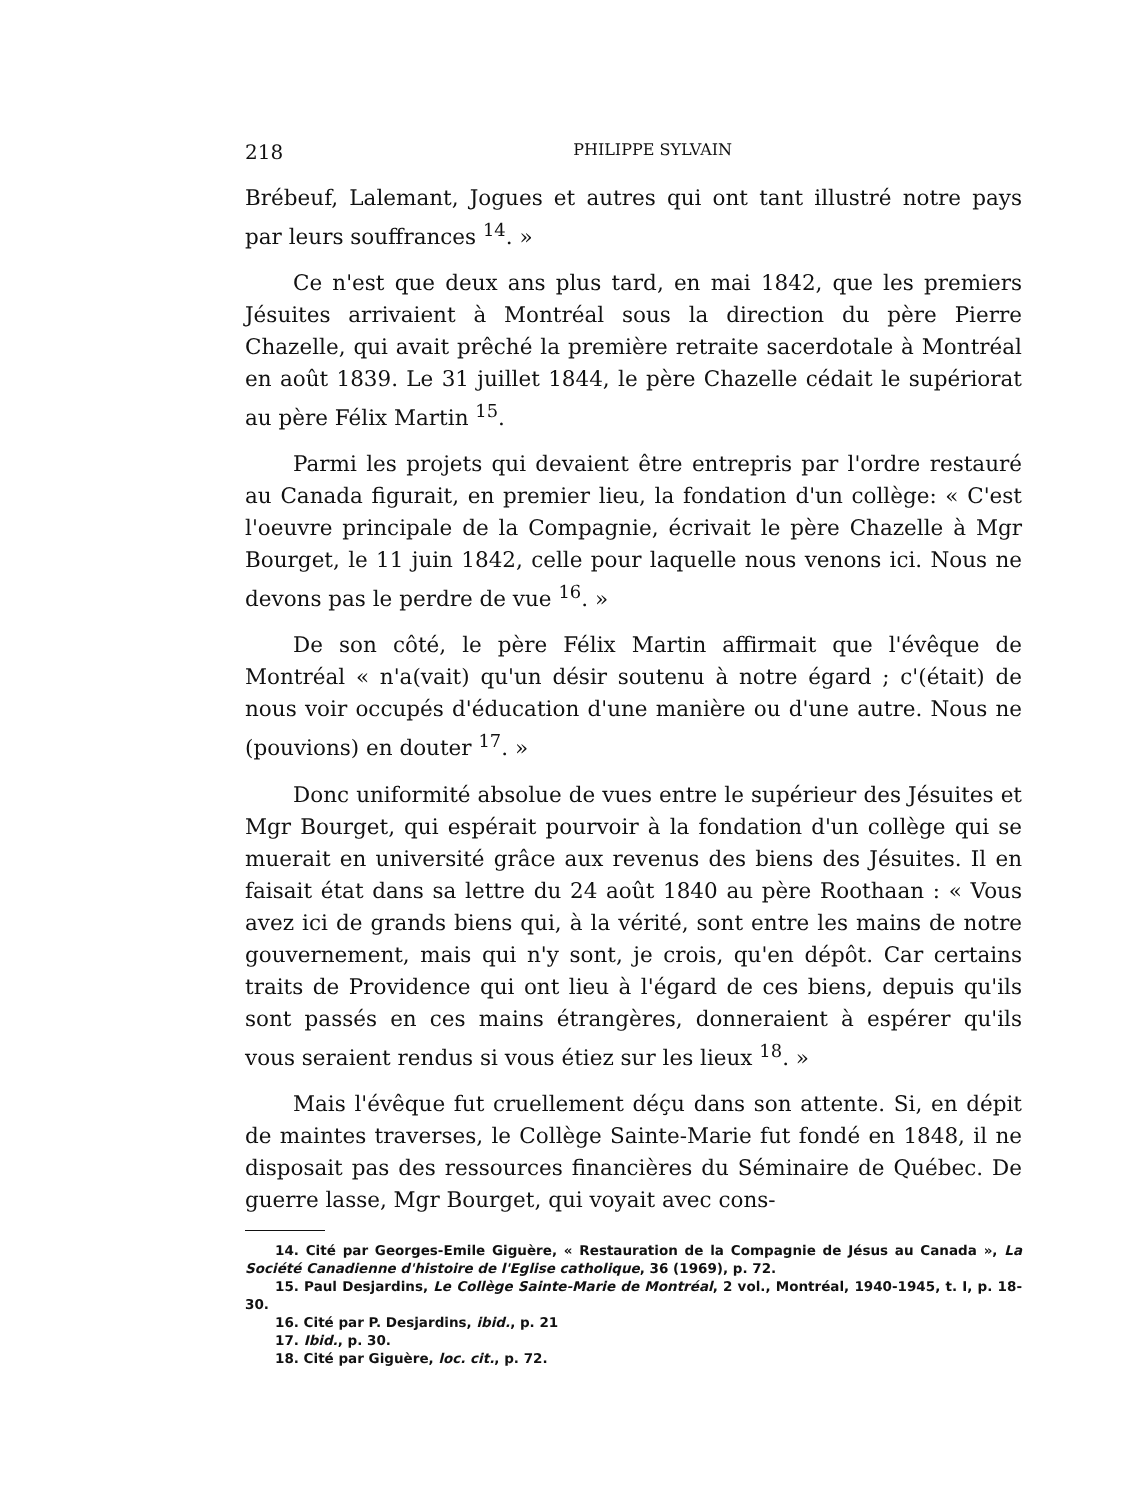218 PHILIPPE SYLVAIN
Brébeuf, Lalemant, Jogues et autres qui ont tant illustré notre pays par leurs souffrances <sup>14</sup>. »
Ce n'est que deux ans plus tard, en mai 1842, que les premiers Jésuites arrivaient à Montréal sous la direction du père Pierre Chazelle, qui avait prêché la première retraite sacerdotale à Montréal en août 1839. Le 31 juillet 1844, le père Chazelle cédait le supériorat au père Félix Martin <sup>15</sup>.
Parmi les projets qui devaient être entrepris par l'ordre restauré au Canada figurait, en premier lieu, la fondation d'un collège: « C'est l'oeuvre principale de la Compagnie, écrivait le père Chazelle à Mgr Bourget, le 11 juin 1842, celle pour laquelle nous venons ici. Nous ne devons pas le perdre de vue <sup>16</sup>. »
De son côté, le père Félix Martin affirmait que l'évêque de Montréal « n'a(vait) qu'un désir soutenu à notre égard ; c'(était) de nous voir occupés d'éducation d'une manière ou d'une autre. Nous ne (pouvions) en douter <sup>17</sup>. »
Donc uniformité absolue de vues entre le supérieur des Jésuites et Mgr Bourget, qui espérait pourvoir à la fondation d'un collège qui se muerait en université grâce aux revenus des biens des Jésuites. Il en faisait état dans sa lettre du 24 août 1840 au père Roothaan : « Vous avez ici de grands biens qui, à la vérité, sont entre les mains de notre gouvernement, mais qui n'y sont, je crois, qu'en dépôt. Car certains traits de Providence qui ont lieu à l'égard de ces biens, depuis qu'ils sont passés en ces mains étrangères, donneraient à espérer qu'ils vous seraient rendus si vous étiez sur les lieux <sup>18</sup>. »
Mais l'évêque fut cruellement déçu dans son attente. Si, en dépit de maintes traverses, le Collège Sainte-Marie fut fondé en 1848, il ne disposait pas des ressources financières du Séminaire de Québec. De guerre lasse, Mgr Bourget, qui voyait avec cons-
14. Cité par Georges-Emile Giguère, « Restauration de la Compagnie de Jésus au Canada », La Société Canadienne d'histoire de l'Eglise catholique, 36 (1969), p. 72.
15. Paul Desjardins, Le Collège Sainte-Marie de Montréal, 2 vol., Montréal, 1940-1945, t. I, p. 18-30.
16. Cité par P. Desjardins, ibid., p. 21
17. Ibid., p. 30.
18. Cité par Giguère, loc. cit., p. 72.